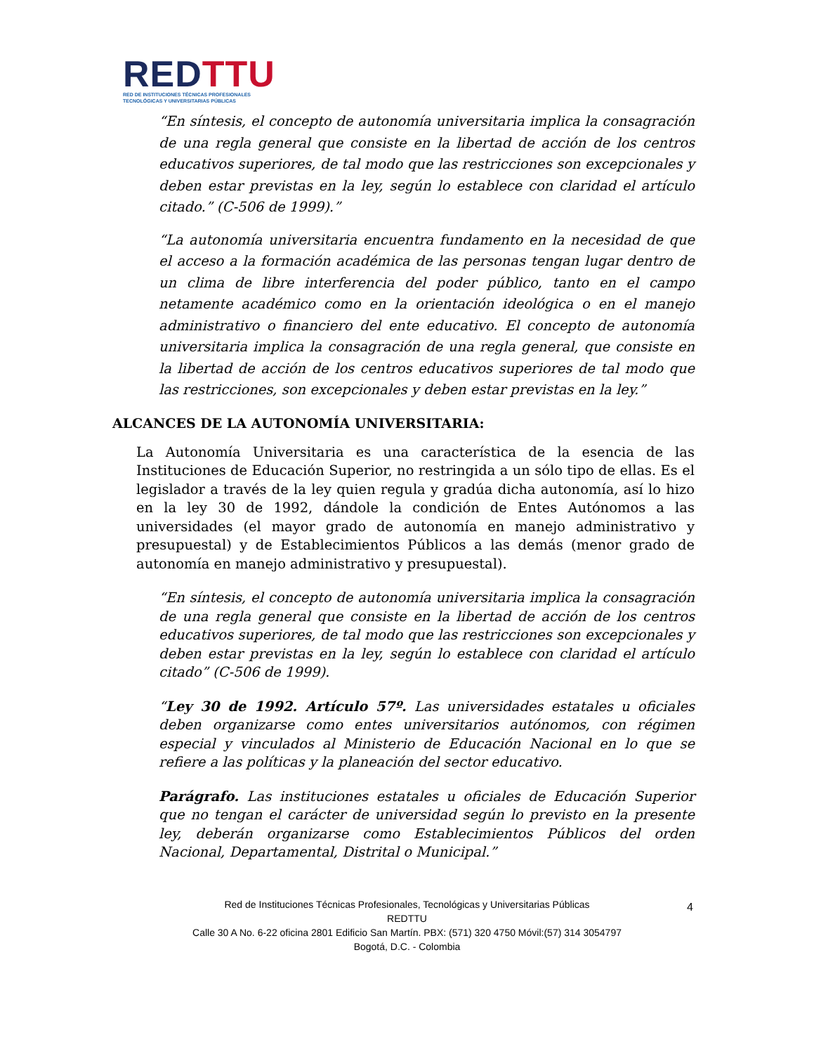RED TTU
RED DE INSTITUCIONES TÉCNICAS PROFESIONALES
TECNOLÓGICAS Y UNIVERSITARIAS PÚBLICAS
“En síntesis, el concepto de autonomía universitaria implica la consagración de una regla general que consiste en la libertad de acción de los centros educativos superiores, de tal modo que las restricciones son excepcionales y deben estar previstas en la ley, según lo establece con claridad el artículo citado.” (C-506 de 1999).”
“La autonomía universitaria encuentra fundamento en la necesidad de que el acceso a la formación académica de las personas tengan lugar dentro de un clima de libre interferencia del poder público, tanto en el campo netamente académico como en la orientación ideológica o en el manejo administrativo o financiero del ente educativo. El concepto de autonomía universitaria implica la consagración de una regla general, que consiste en la libertad de acción de los centros educativos superiores de tal modo que las restricciones, son excepcionales y deben estar previstas en la ley.”
ALCANCES DE LA AUTONOMÍA UNIVERSITARIA:
La Autonomía Universitaria es una característica de la esencia de las Instituciones de Educación Superior, no restringida a un sólo tipo de ellas. Es el legislador a través de la ley quien regula y gradúa dicha autonomía, así lo hizo en la ley 30 de 1992, dándole la condición de Entes Autónomos a las universidades (el mayor grado de autonomía en manejo administrativo y presupuestal) y de Establecimientos Públicos a las demás (menor grado de autonomía en manejo administrativo y presupuestal).
“En síntesis, el concepto de autonomía universitaria implica la consagración de una regla general que consiste en la libertad de acción de los centros educativos superiores, de tal modo que las restricciones son excepcionales y deben estar previstas en la ley, según lo establece con claridad el artículo citado” (C-506 de 1999).
“Ley 30 de 1992. Artículo 57º. Las universidades estatales u oficiales deben organizarse como entes universitarios autónomos, con régimen especial y vinculados al Ministerio de Educación Nacional en lo que se refiere a las políticas y la planeación del sector educativo.
Parágrafo. Las instituciones estatales u oficiales de Educación Superior que no tengan el carácter de universidad según lo previsto en la presente ley, deberán organizarse como Establecimientos Públicos del orden Nacional, Departamental, Distrital o Municipal.”
4 Red de Instituciones Técnicas Profesionales, Tecnológicas y Universitarias Públicas
REDTTU
Calle 30 A No. 6-22 oficina 2801 Edificio San Martín. PBX: (571) 320 4750 Móvil:(57) 314 3054797
Bogotá, D.C. - Colombia